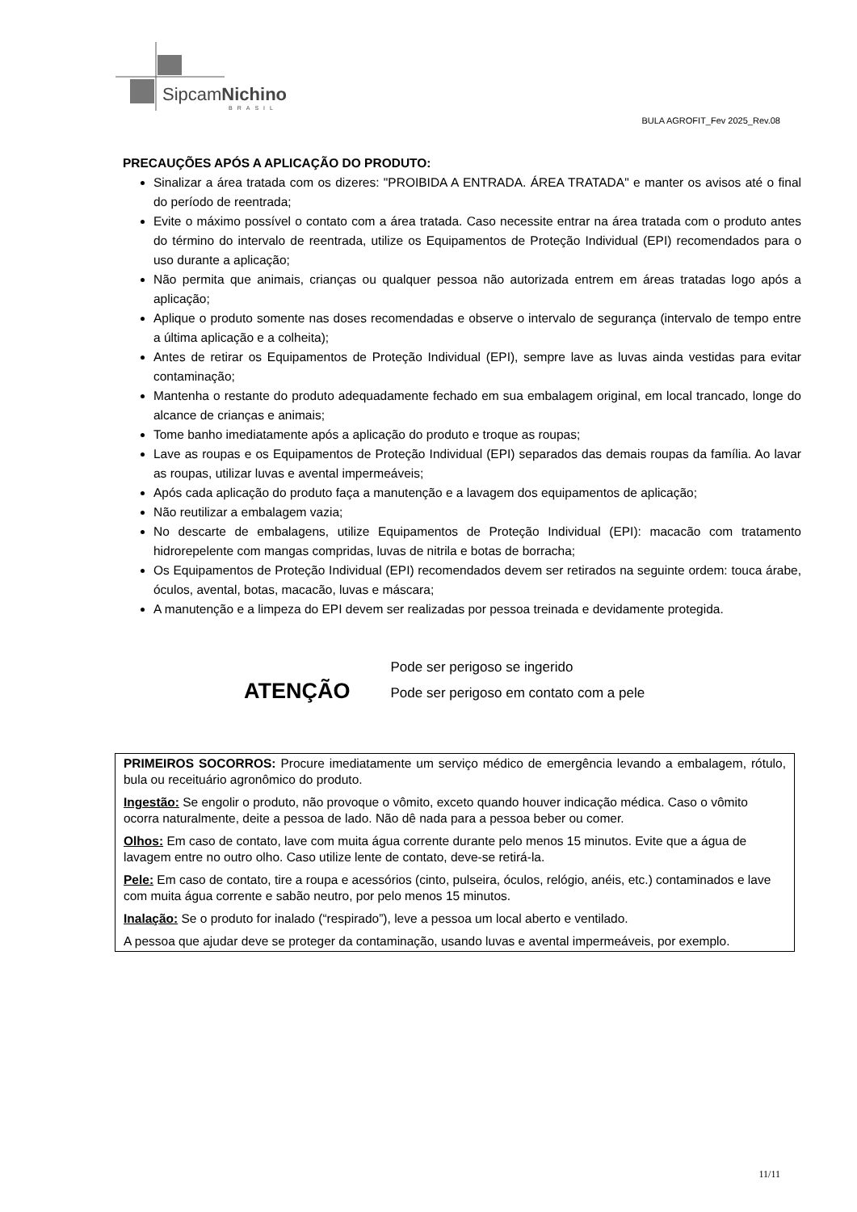SipcamNichino
BRASIL
BULA AGROFIT_Fev 2025_Rev.08
PRECAUÇÕES APÓS A APLICAÇÃO DO PRODUTO:
Sinalizar a área tratada com os dizeres: "PROIBIDA A ENTRADA. ÁREA TRATADA" e manter os avisos até o final do período de reentrada;
Evite o máximo possível o contato com a área tratada. Caso necessite entrar na área tratada com o produto antes do término do intervalo de reentrada, utilize os Equipamentos de Proteção Individual (EPI) recomendados para o uso durante a aplicação;
Não permita que animais, crianças ou qualquer pessoa não autorizada entrem em áreas tratadas logo após a aplicação;
Aplique o produto somente nas doses recomendadas e observe o intervalo de segurança (intervalo de tempo entre a última aplicação e a colheita);
Antes de retirar os Equipamentos de Proteção Individual (EPI), sempre lave as luvas ainda vestidas para evitar contaminação;
Mantenha o restante do produto adequadamente fechado em sua embalagem original, em local trancado, longe do alcance de crianças e animais;
Tome banho imediatamente após a aplicação do produto e troque as roupas;
Lave as roupas e os Equipamentos de Proteção Individual (EPI) separados das demais roupas da família. Ao lavar as roupas, utilizar luvas e avental impermeáveis;
Após cada aplicação do produto faça a manutenção e a lavagem dos equipamentos de aplicação;
Não reutilizar a embalagem vazia;
No descarte de embalagens, utilize Equipamentos de Proteção Individual (EPI): macacão com tratamento hidrorepelente com mangas compridas, luvas de nitrila e botas de borracha;
Os Equipamentos de Proteção Individual (EPI) recomendados devem ser retirados na seguinte ordem: touca árabe, óculos, avental, botas, macacão, luvas e máscara;
A manutenção e a limpeza do EPI devem ser realizadas por pessoa treinada e devidamente protegida.
ATENÇÃO
Pode ser perigoso se ingerido
Pode ser perigoso em contato com a pele
PRIMEIROS SOCORROS: Procure imediatamente um serviço médico de emergência levando a embalagem, rótulo, bula ou receituário agronômico do produto.
Ingestão: Se engolir o produto, não provoque o vômito, exceto quando houver indicação médica. Caso o vômito ocorra naturalmente, deite a pessoa de lado. Não dê nada para a pessoa beber ou comer.
Olhos: Em caso de contato, lave com muita água corrente durante pelo menos 15 minutos. Evite que a água de lavagem entre no outro olho. Caso utilize lente de contato, deve-se retirá-la.
Pele: Em caso de contato, tire a roupa e acessórios (cinto, pulseira, óculos, relógio, anéis, etc.) contaminados e lave com muita água corrente e sabão neutro, por pelo menos 15 minutos.
Inalação: Se o produto for inalado (“respirado”), leve a pessoa um local aberto e ventilado.
A pessoa que ajudar deve se proteger da contaminação, usando luvas e avental impermeáveis, por exemplo.
11/11